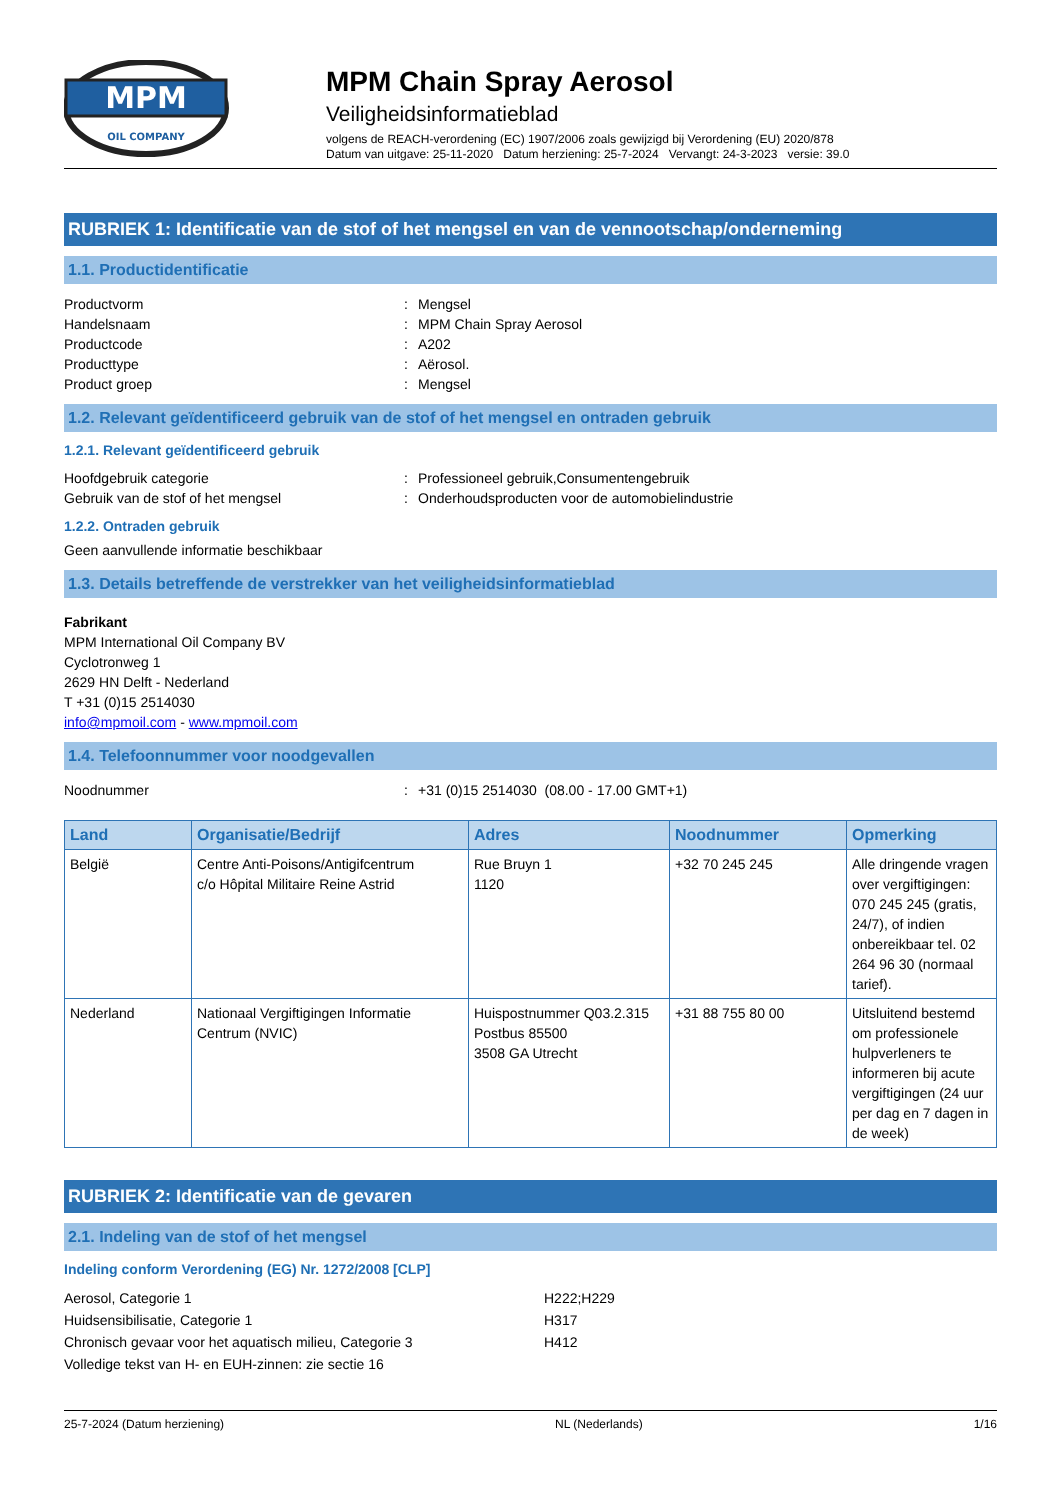MPM
OIL COMPANY
MPM Chain Spray Aerosol
Veiligheidsinformatieblad
volgens de REACH-verordening (EC) 1907/2006 zoals gewijzigd bij Verordening (EU) 2020/878
Datum van uitgave: 25-11-2020 Datum herziening: 25-7-2024 Vervangt: 24-3-2023 versie: 39.0
RUBRIEK 1: Identificatie van de stof of het mengsel en van de vennootschap/onderneming
1.1. Productidentificatie
Productvorm: Mengsel Handelsnaam: MPM Chain Spray Aerosol Productcode: A202 Producttype: Aërosol. Product groep: Mengsel
1.2. Relevant geïdentificeerd gebruik van de stof of het mengsel en ontraden gebruik
1.2.1. Relevant geïdentificeerd gebruik
Hoofdgebruik categorie: Professioneel gebruik,Consumentengebruik Gebruik van de stof of het mengsel: Onderhoudsproducten voor de automobielindustrie
1.2.2. Ontraden gebruik
Geen aanvullende informatie beschikbaar
1.3. Details betreffende de verstrekker van het veiligheidsinformatieblad
Fabrikant
MPM International Oil Company BV
Cyclotronweg 1
2629 HN Delft - Nederland
T +31 (0)15 2514030
info@mpmoil.com - www.mpmoil.com
1.4. Telefoonnummer voor noodgevallen
Noodnummer: +31 (0)15 2514030 (08.00 - 17.00 GMT+1)
| Land | Organisatie/Bedrijf | Adres | Noodnummer | Opmerking |
| --- | --- | --- | --- | --- |
| België | Centre Anti-Poisons/Antigifcentrum c/o Hôpital Militaire Reine Astrid | Rue Bruyn 1 1120 | +32 70 245 245 | Alle dringende vragen over vergiftigingen: 070 245 245 (gratis, 24/7), of indien onbereikbaar tel. 02 264 96 30 (normaal tarief). |
| Nederland | Nationaal Vergiftigingen Informatie Centrum (NVIC) | Huispostnummer Q03.2.315 Postbus 85500 3508 GA Utrecht | +31 88 755 80 00 | Uitsluitend bestemd om professionele hulpverleners te informeren bij acute vergiftigingen (24 uur per dag en 7 dagen in de week) |
RUBRIEK 2: Identificatie van de gevaren
2.1. Indeling van de stof of het mengsel
Indeling conform Verordening (EG) Nr. 1272/2008 [CLP]
Aerosol, Categorie 1 H222;H229 Huidsensibilisatie, Categorie 1 H317 Chronisch gevaar voor het aquatisch milieu, Categorie 3 H412 Volledige tekst van H- en EUH-zinnen: zie sectie 16
25-7-2024 (Datum herziening) NL (Nederlands) 1/16